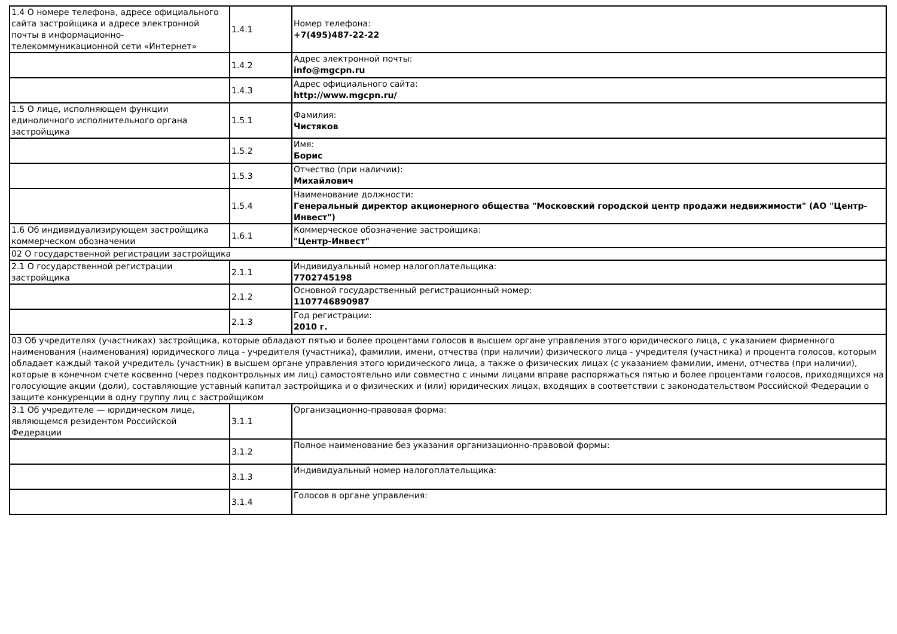| 1.4 О номере телефона, адресе официального сайта застройщика и адресе электронной почты в информационно-телекоммуникационной сети «Интернет» | 1.4.1 | Номер телефона: +7(495)487-22-22 |
| | 1.4.2 | Адрес электронной почты: info@mgcpn.ru |
| | 1.4.3 | Адрес официального сайта: http://www.mgcpn.ru/ |
| 1.5 О лице, исполняющем функции единоличного исполнительного органа застройщика | 1.5.1 | Фамилия: Чистяков |
| | 1.5.2 | Имя: Борис |
| | 1.5.3 | Отчество (при наличии): Михайлович |
| | 1.5.4 | Наименование должности: Генеральный директор акционерного общества "Московский городской центр продажи недвижимости" (АО "Центр-Инвест") |
| 1.6 Об индивидуализирующем застройщика коммерческом обозначении | 1.6.1 | Коммерческое обозначение застройщика: "Центр-Инвест" |
| 02 О государственной регистрации застройщика | | |
| 2.1 О государственной регистрации застройщика | 2.1.1 | Индивидуальный номер налогоплательщика: 7702745198 |
| | 2.1.2 | Основной государственный регистрационный номер: 1107746890987 |
| | 2.1.3 | Год регистрации: 2010 г. |
| 03 Об учредителях (участниках) застройщика, которые обладают пятью и более процентами голосов в высшем органе управления этого юридического лица, с указанием фирменного наименования (наименования) юридического лица - учредителя (участника), фамилии, имени, отчества (при наличии) физического лица - учредителя (участника) и процента голосов, которым обладает каждый такой учредитель (участник) в высшем органе управления этого юридического лица, а также о физических лицах (с указанием фамилии, имени, отчества (при наличии), которые в конечном счете косвенно (через подконтрольных им лиц) самостоятельно или совместно с иными лицами вправе распоряжаться пятью и более процентами голосов, приходящихся на голосующие акции (доли), составляющие уставный капитал застройщика и о физических и (или) юридических лицах, входящих в соответствии с законодательством Российской Федерации о защите конкуренции в одну группу лиц с застройщиком | | |
| 3.1 Об учредителе — юридическом лице, являющемся резидентом Российской Федерации | 3.1.1 | Организационно-правовая форма: |
| | 3.1.2 | Полное наименование без указания организационно-правовой формы: |
| | 3.1.3 | Индивидуальный номер налогоплательщика: |
| | 3.1.4 | Голосов в органе управления: |